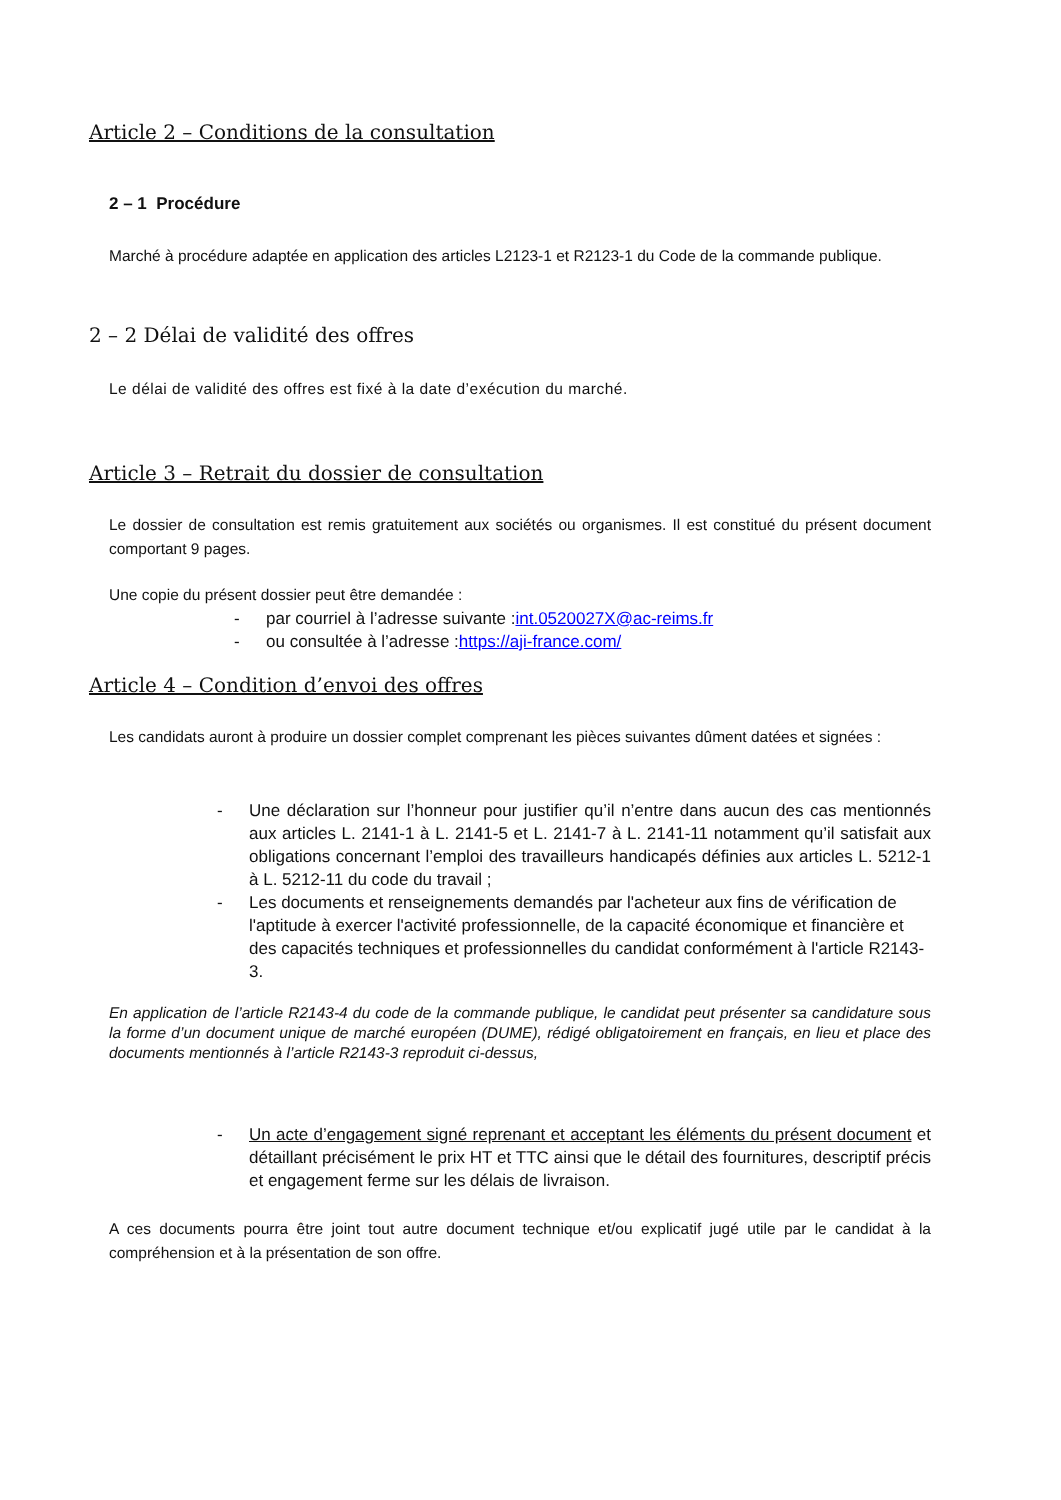Article 2 – Conditions de la consultation
2 – 1 Procédure
Marché à procédure adaptée en application des articles L2123-1 et R2123-1 du Code de la commande publique.
2 – 2 Délai de validité des offres
Le délai de validité des offres est fixé à la date d’exécution du marché.
Article 3 – Retrait du dossier de consultation
Le dossier de consultation est remis gratuitement aux sociétés ou organismes. Il est constitué du présent document comportant 9 pages.
Une copie du présent dossier peut être demandée :
- par courriel à l’adresse suivante : int.0520027X@ac-reims.fr
- ou consultée à l’adresse : https://aji-france.com/
Article 4 – Condition d’envoi des offres
Les candidats auront à produire un dossier complet comprenant les pièces suivantes dûment datées et signées :
- Une déclaration sur l’honneur pour justifier qu’il n’entre dans aucun des cas mentionnés aux articles L. 2141-1 à L. 2141-5 et L. 2141-7 à L. 2141-11 notamment qu’il satisfait aux obligations concernant l’emploi des travailleurs handicapés définies aux articles L. 5212-1 à L. 5212-11 du code du travail ;
- Les documents et renseignements demandés par l'acheteur aux fins de vérification de l'aptitude à exercer l'activité professionnelle, de la capacité économique et financière et des capacités techniques et professionnelles du candidat conformément à l'article R2143-3.
En application de l’article R2143-4 du code de la commande publique, le candidat peut présenter sa candidature sous la forme d’un document unique de marché européen (DUME), rédigé obligatoirement en français, en lieu et place des documents mentionnés à l’article R2143-3 reproduit ci-dessus,
- Un acte d’engagement signé reprenant et acceptant les éléments du présent document et détaillant précisément le prix HT et TTC ainsi que le détail des fournitures, descriptif précis et engagement ferme sur les délais de livraison.
A ces documents pourra être joint tout autre document technique et/ou explicatif jugé utile par le candidat à la compréhension et à la présentation de son offre.